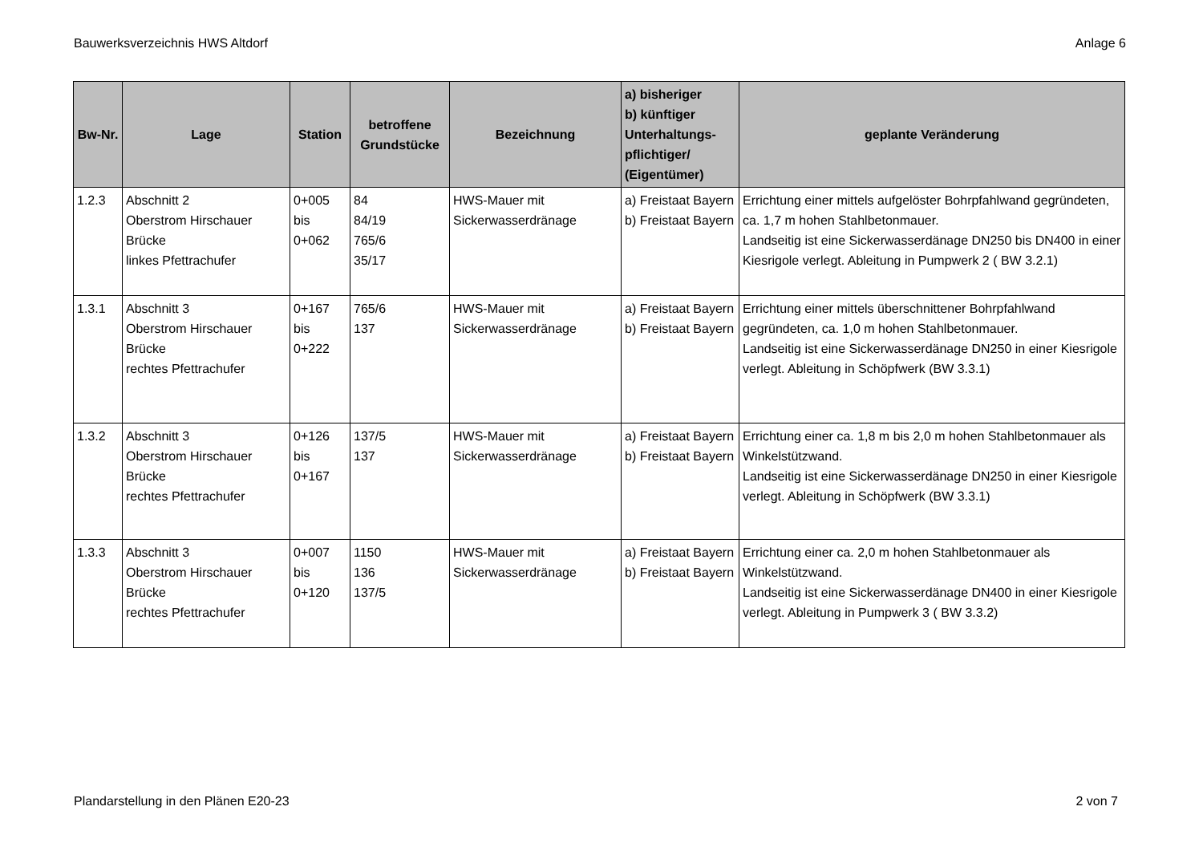Bauwerksverzeichnis HWS Altdorf Anlage 6
| Bw-Nr. | Lage | Station | betroffene Grundstücke | Bezeichnung | a) bisheriger b) künftiger Unterhaltungs-pflichtiger/ (Eigentümer) | geplante Veränderung |
| --- | --- | --- | --- | --- | --- | --- |
| 1.2.3 | Abschnitt 2 Oberstrom Hirschauer Brücke linkes Pfettrachufer | 0+005 bis 0+062 | 84 84/19 765/6 35/17 | HWS-Mauer mit Sickerwasserdränage | a) Freistaat Bayern b) Freistaat Bayern | Errichtung einer mittels aufgelöster Bohrpfahlwand gegründeten, ca. 1,7 m hohen Stahlbetonmauer. Landseitig ist eine Sickerwasserdänage DN250 bis DN400 in einer Kiesrigole verlegt. Ableitung in Pumpwerk 2 ( BW 3.2.1) |
| 1.3.1 | Abschnitt 3 Oberstrom Hirschauer Brücke rechtes Pfettrachufer | 0+167 bis 0+222 | 765/6 137 | HWS-Mauer mit Sickerwasserdränage | a) Freistaat Bayern b) Freistaat Bayern | Errichtung einer mittels überschnittener Bohrpfahlwand gegründeten, ca. 1,0 m hohen Stahlbetonmauer. Landseitig ist eine Sickerwasserdänage DN250 in einer Kiesrigole verlegt. Ableitung in Schöpfwerk (BW 3.3.1) |
| 1.3.2 | Abschnitt 3 Oberstrom Hirschauer Brücke rechtes Pfettrachufer | 0+126 bis 0+167 | 137/5 137 | HWS-Mauer mit Sickerwasserdränage | a) Freistaat Bayern b) Freistaat Bayern | Errichtung einer ca. 1,8 m bis 2,0 m hohen Stahlbetonmauer als Winkelstützwand. Landseitig ist eine Sickerwasserdänage DN250 in einer Kiesrigole verlegt. Ableitung in Schöpfwerk (BW 3.3.1) |
| 1.3.3 | Abschnitt 3 Oberstrom Hirschauer Brücke rechtes Pfettrachufer | 0+007 bis 0+120 | 1150 136 137/5 | HWS-Mauer mit Sickerwasserdränage | a) Freistaat Bayern b) Freistaat Bayern | Errichtung einer ca. 2,0 m hohen Stahlbetonmauer als Winkelstützwand. Landseitig ist eine Sickerwasserdänage DN400 in einer Kiesrigole verlegt. Ableitung in Pumpwerk 3 ( BW 3.3.2) |
Plandarstellung in den Plänen E20-23 2 von 7